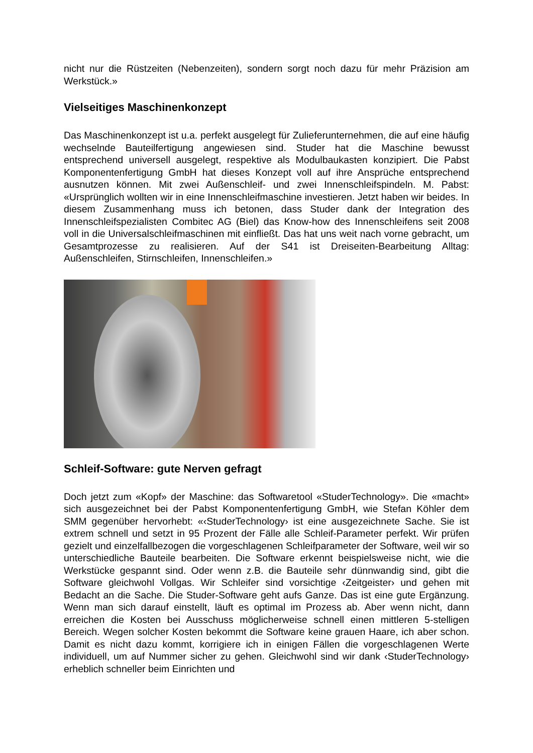nicht nur die Rüstzeiten (Nebenzeiten), sondern sorgt noch dazu für mehr Präzision am Werkstück.»
Vielseitiges Maschinenkonzept
Das Maschinenkonzept ist u.a. perfekt ausgelegt für Zulieferunternehmen, die auf eine häufig wechselnde Bauteilfertigung angewiesen sind. Studer hat die Maschine bewusst entsprechend universell ausgelegt, respektive als Modulbaukasten konzipiert. Die Pabst Komponentenfertigung GmbH hat dieses Konzept voll auf ihre Ansprüche entsprechend ausnutzen können. Mit zwei Außenschleif- und zwei Innenschleifspindeln. M. Pabst: «Ursprünglich wollten wir in eine Innenschleifmaschine investieren. Jetzt haben wir beides. In diesem Zusammenhang muss ich betonen, dass Studer dank der Integration des Innenschleifspezialisten Combitec AG (Biel) das Know-how des Innenschleifens seit 2008 voll in die Universalschleifmaschinen mit einfließt. Das hat uns weit nach vorne gebracht, um Gesamtprozesse zu realisieren. Auf der S41 ist Dreiseiten-Bearbeitung Alltag: Außenschleifen, Stirnschleifen, Innenschleifen.»
Schleif-Software: gute Nerven gefragt
Doch jetzt zum «Kopf» der Maschine: das Softwaretool «StuderTechnology». Die «macht» sich ausgezeichnet bei der Pabst Komponentenfertigung GmbH, wie Stefan Köhler dem SMM gegenüber hervorhebt: «‹StuderTechnology› ist eine ausgezeichnete Sache. Sie ist extrem schnell und setzt in 95 Prozent der Fälle alle Schleif-Parameter perfekt. Wir prüfen gezielt und einzelfallbezogen die vorgeschlagenen Schleifparameter der Software, weil wir so unterschiedliche Bauteile bearbeiten. Die Software erkennt beispielsweise nicht, wie die Werkstücke gespannt sind. Oder wenn z.B. die Bauteile sehr dünnwandig sind, gibt die Software gleichwohl Vollgas. Wir Schleifer sind vorsichtige ‹Zeitgeister› und gehen mit Bedacht an die Sache. Die Studer-Software geht aufs Ganze. Das ist eine gute Ergänzung. Wenn man sich darauf einstellt, läuft es optimal im Prozess ab. Aber wenn nicht, dann erreichen die Kosten bei Ausschuss möglicherweise schnell einen mittleren 5-stelligen Bereich. Wegen solcher Kosten bekommt die Software keine grauen Haare, ich aber schon. Damit es nicht dazu kommt, korrigiere ich in einigen Fällen die vorgeschlagenen Werte individuell, um auf Nummer sicher zu gehen. Gleichwohl sind wir dank ‹StuderTechnology› erheblich schneller beim Einrichten und